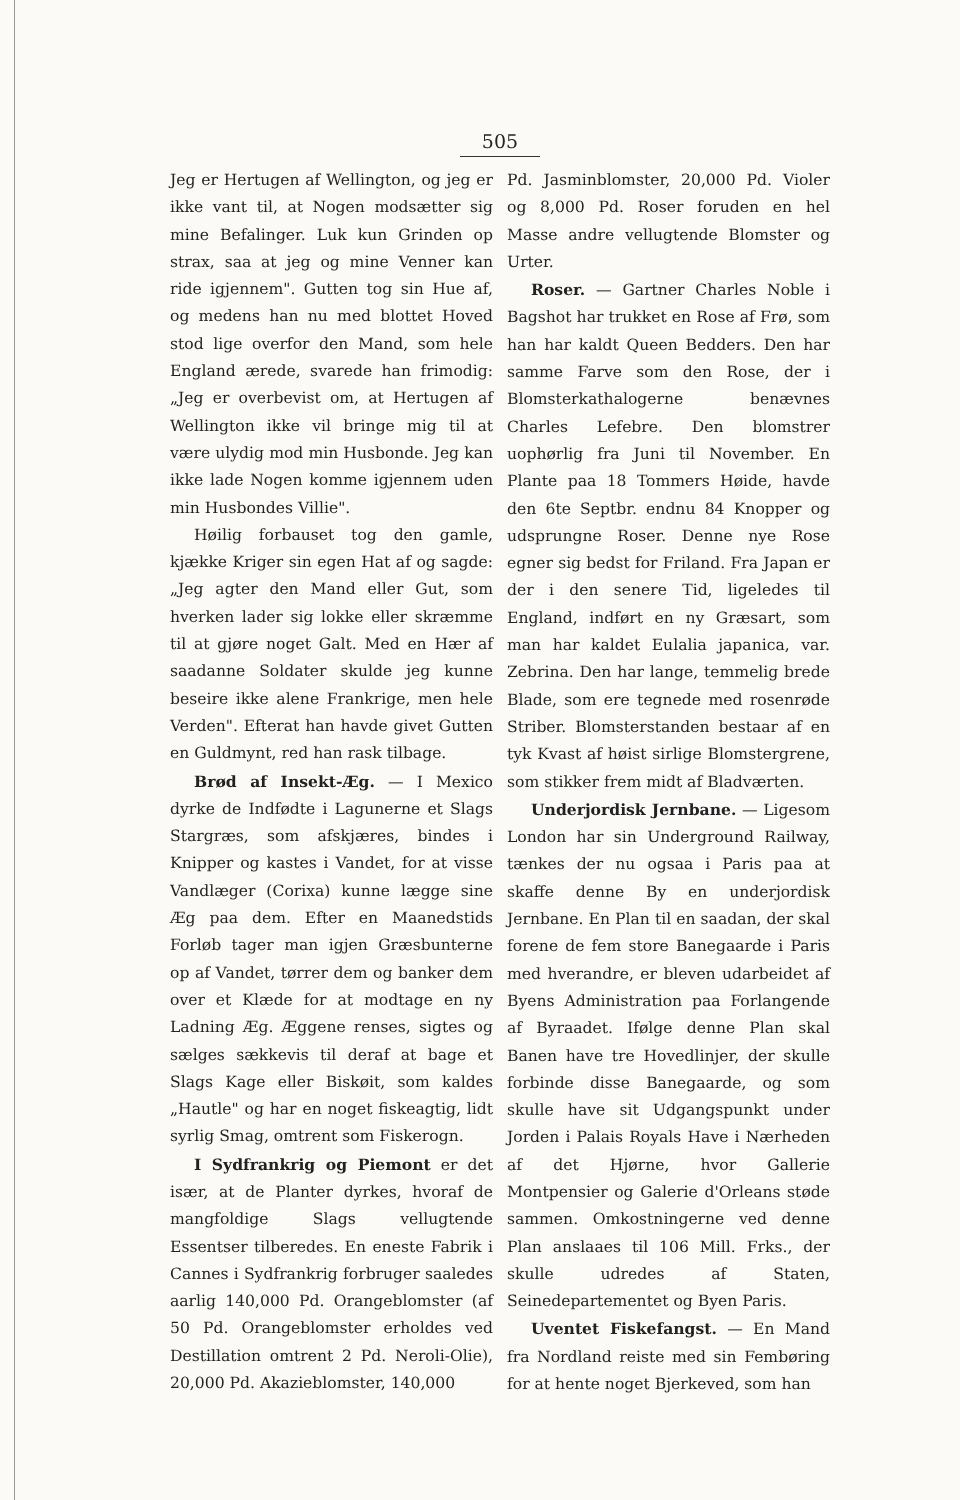505
Jeg er Hertugen af Wellington, og jeg er ikke vant til, at Nogen modsætter sig mine Befalinger. Luk kun Grinden op strax, saa at jeg og mine Venner kan ride igjennem". Gutten tog sin Hue af, og medens han nu med blottet Hoved stod lige overfor den Mand, som hele England ærede, svarede han frimodig: „Jeg er overbevist om, at Hertugen af Wellington ikke vil bringe mig til at være ulydig mod min Husbonde. Jeg kan ikke lade Nogen komme igjennem uden min Husbondes Villie".
Høilig forbauset tog den gamle, kjække Kriger sin egen Hat af og sagde: „Jeg agter den Mand eller Gut, som hverken lader sig lokke eller skræmme til at gjøre noget Galt. Med en Hær af saadanne Soldater skulde jeg kunne beseire ikke alene Frankrige, men hele Verden". Efterat han havde givet Gutten en Guldmynt, red han rask tilbage.
Brød af Insekt-Æg. — I Mexico dyrke de Indfødte i Lagunerne et Slags Stargræs, som afskjæres, bindes i Knipper og kastes i Vandet, for at visse Vandlæger (Corixa) kunne lægge sine Æg paa dem. Efter en Maanedstids Forløb tager man igjen Græsbunterne op af Vandet, tørrer dem og banker dem over et Klæde for at modtage en ny Ladning Æg. Æggene renses, sigtes og sælges sækkevis til deraf at bage et Slags Kage eller Biskøit, som kaldes „Hautle" og har en noget fiskeagtig, lidt syrlig Smag, omtrent som Fiskerogn.
I Sydfrankrig og Piemont er det især, at de Planter dyrkes, hvoraf de mangfoldige Slags vellugtende Essentser tilberedes. En eneste Fabrik i Cannes i Sydfrankrig forbruger saaledes aarlig 140,000 Pd. Orangeblomster (af 50 Pd. Orangeblomster erholdes ved Destillation omtrent 2 Pd. Neroli-Olie), 20,000 Pd. Akazieblomster, 140,000
Pd. Jasminblomster, 20,000 Pd. Violer og 8,000 Pd. Roser foruden en hel Masse andre vellugtende Blomster og Urter.
Roser. — Gartner Charles Noble i Bagshot har trukket en Rose af Frø, som han har kaldt Queen Bedders. Den har samme Farve som den Rose, der i Blomsterkathalogerne benævnes Charles Lefebre. Den blomstrer uophørlig fra Juni til November. En Plante paa 18 Tommers Høide, havde den 6te Septbr. endnu 84 Knopper og udsprungne Roser. Denne nye Rose egner sig bedst for Friland. Fra Japan er der i den senere Tid, ligeledes til England, indført en ny Græsart, som man har kaldet Eulalia japanica, var. Zebrina. Den har lange, temmelig brede Blade, som ere tegnede med rosenrøde Striber. Blomsterstanden bestaar af en tyk Kvast af høist sirlige Blomstergrene, som stikker frem midt af Bladværten.
Underjordisk Jernbane. — Ligesom London har sin Underground Railway, tænkes der nu ogsaa i Paris paa at skaffe denne By en underjordisk Jernbane. En Plan til en saadan, der skal forene de fem store Banegaarde i Paris med hverandre, er bleven udarbeidet af Byens Administration paa Forlangende af Byraadet. Ifølge denne Plan skal Banen have tre Hovedlinjer, der skulle forbinde disse Banegaarde, og som skulle have sit Udgangspunkt under Jorden i Palais Royals Have i Nærheden af det Hjørne, hvor Gallerie Montpensier og Galerie d'Orleans støde sammen. Omkostningerne ved denne Plan anslaaes til 106 Mill. Frks., der skulle udredes af Staten, Seinedepartementet og Byen Paris.
Uventet Fiskefangst. — En Mand fra Nordland reiste med sin Fembøring for at hente noget Bjerkeved, som han